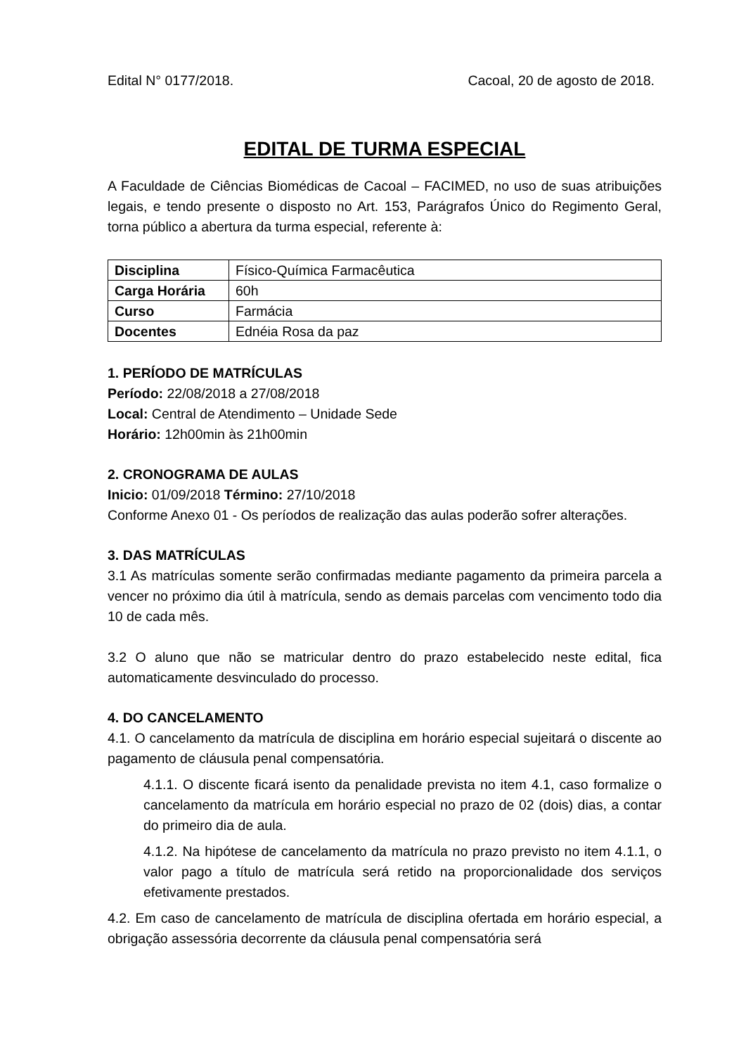Edital N° 0177/2018. Cacoal, 20 de agosto de 2018.
EDITAL DE TURMA ESPECIAL
A Faculdade de Ciências Biomédicas de Cacoal – FACIMED, no uso de suas atribuições legais, e tendo presente o disposto no Art. 153, Parágrafos Único do Regimento Geral, torna público a abertura da turma especial, referente à:
| Disciplina | Físico-Química Farmacêutica |
| Carga Horária | 60h |
| Curso | Farmácia |
| Docentes | Ednéia Rosa da paz |
1. PERÍODO DE MATRÍCULAS
Período: 22/08/2018 a 27/08/2018
Local: Central de Atendimento – Unidade Sede
Horário: 12h00min às 21h00min
2. CRONOGRAMA DE AULAS
Inicio: 01/09/2018 Término: 27/10/2018
Conforme Anexo 01 - Os períodos de realização das aulas poderão sofrer alterações.
3. DAS MATRÍCULAS
3.1 As matrículas somente serão confirmadas mediante pagamento da primeira parcela a vencer no próximo dia útil à matrícula, sendo as demais parcelas com vencimento todo dia 10 de cada mês.
3.2 O aluno que não se matricular dentro do prazo estabelecido neste edital, fica automaticamente desvinculado do processo.
4. DO CANCELAMENTO
4.1. O cancelamento da matrícula de disciplina em horário especial sujeitará o discente ao pagamento de cláusula penal compensatória.
4.1.1. O discente ficará isento da penalidade prevista no item 4.1, caso formalize o cancelamento da matrícula em horário especial no prazo de 02 (dois) dias, a contar do primeiro dia de aula.
4.1.2. Na hipótese de cancelamento da matrícula no prazo previsto no item 4.1.1, o valor pago a título de matrícula será retido na proporcionalidade dos serviços efetivamente prestados.
4.2. Em caso de cancelamento de matrícula de disciplina ofertada em horário especial, a obrigação assessória decorrente da cláusula penal compensatória será